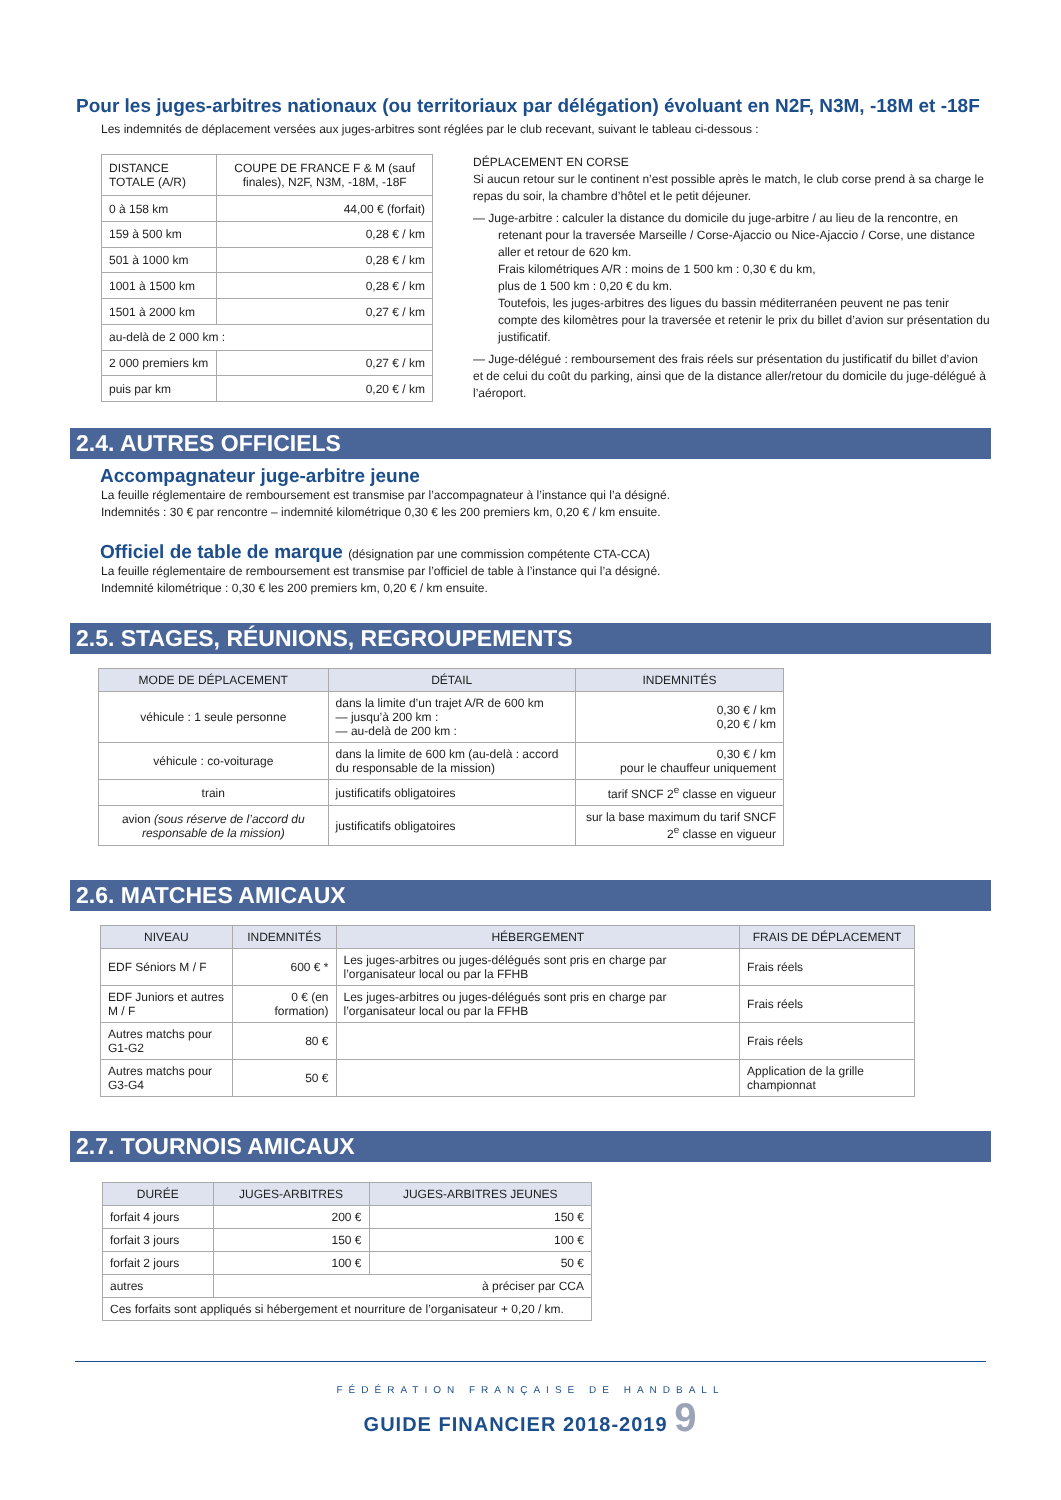Pour les juges-arbitres nationaux (ou territoriaux par délégation) évoluant en N2F, N3M, -18M et -18F
Les indemnités de déplacement versées aux juges-arbitres sont réglées par le club recevant, suivant le tableau ci-dessous :
| DISTANCE TOTALE (A/R) | COUPE DE FRANCE F & M (sauf finales), N2F, N3M, -18M, -18F |
| 0 à 158 km | 44,00 € (forfait) |
| 159 à 500 km | 0,28 € / km |
| 501 à 1000 km | 0,28 € / km |
| 1001 à 1500 km | 0,28 € / km |
| 1501 à 2000 km | 0,27 € / km |
| au-delà de 2 000 km : | |
| 2 000 premiers km | 0,27 € / km |
| puis par km | 0,20 € / km |
DÉPLACEMENT EN CORSE
Si aucun retour sur le continent n’est possible après le match, le club corse prend à sa charge le repas du soir, la chambre d’hôtel et le petit déjeuner.
— Juge-arbitre : calculer la distance du domicile du juge-arbitre / au lieu de la rencontre, en
retenant pour la traversée Marseille / Corse-Ajaccio ou Nice-Ajaccio / Corse, une distance aller et retour de 620 km.
Frais kilométriques A/R : moins de 1 500 km : 0,30 € du km,
plus de 1 500 km : 0,20 € du km.
Toutefois, les juges-arbitres des ligues du bassin méditerranéen peuvent ne pas tenir compte des kilomètres pour la traversée et retenir le prix du billet d’avion sur présentation du justificatif.
— Juge-délégué : remboursement des frais réels sur présentation du justificatif du billet d’avion et de celui du coût du parking, ainsi que de la distance aller/retour du domicile du juge-délégué à l’aéroport.
2.4. AUTRES OFFICIELS
Accompagnateur juge-arbitre jeune
La feuille réglementaire de remboursement est transmise par l’accompagnateur à l’instance qui l’a désigné.
Indemnités : 30 € par rencontre – indemnité kilométrique 0,30 € les 200 premiers km, 0,20 € / km ensuite.
Officiel de table de marque (désignation par une commission compétente CTA-CCA)
La feuille réglementaire de remboursement est transmise par l’officiel de table à l’instance qui l’a désigné.
Indemnité kilométrique : 0,30 € les 200 premiers km, 0,20 € / km ensuite.
2.5. STAGES, RÉUNIONS, REGROUPEMENTS
| MODE DE DÉPLACEMENT | DÉTAIL | INDEMNITÉS |
| --- | --- | --- |
| véhicule : 1 seule personne | dans la limite d’un trajet A/R de 600 km — jusqu’à 200 km : — au-delà de 200 km : | 0,30 € / km 0,20 € / km |
| véhicule : co-voiturage | dans la limite de 600 km (au-delà : accord du responsable de la mission) | 0,30 € / km pour le chauffeur uniquement |
| train | justificatifs obligatoires | tarif SNCF 2<sup>e</sup> classe en vigueur |
| avion (sous réserve de l’accord du responsable de la mission) | justificatifs obligatoires | sur la base maximum du tarif SNCF 2<sup>e</sup> classe en vigueur |
2.6. MATCHES AMICAUX
| NIVEAU | INDEMNITÉS | HÉBERGEMENT | FRAIS DE DÉPLACEMENT |
| --- | --- | --- | --- |
| EDF Séniors M / F | 600 € * | Les juges-arbitres ou juges-délégués sont pris en charge par l’organisateur local ou par la FFHB | Frais réels |
| EDF Juniors et autres M / F | 0 € (en formation) | Les juges-arbitres ou juges-délégués sont pris en charge par l’organisateur local ou par la FFHB | Frais réels |
| Autres matchs pour G1-G2 | 80 € | | Frais réels |
| Autres matchs pour G3-G4 | 50 € | | Application de la grille championnat |
2.7. TOURNOIS AMICAUX
| DURÉE | JUGES-ARBITRES | JUGES-ARBITRES JEUNES |
| --- | --- | --- |
| forfait 4 jours | 200 € | 150 € |
| forfait 3 jours | 150 € | 100 € |
| forfait 2 jours | 100 € | 50 € |
| autres | à préciser par CCA | |
| Ces forfaits sont appliqués si hébergement et nourriture de l’organisateur + 0,20 / km. | | |
FÉDÉRATION FRANÇAISE DE HANDBALL
GUIDE FINANCIER 2018-2019 9